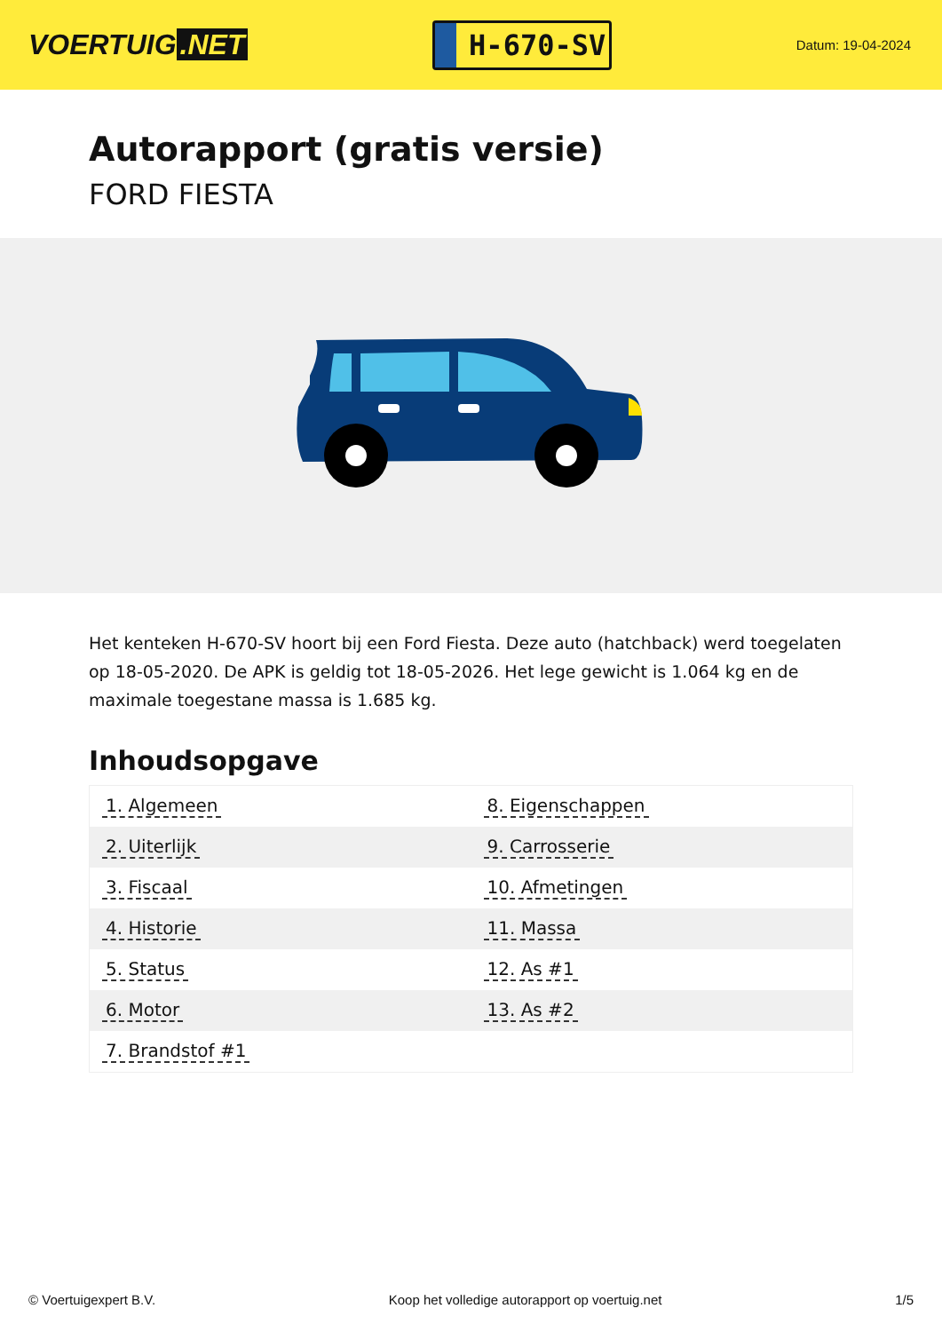VOERTUIG.NET
H-670-SV
Datum: 19-04-2024
Autorapport (gratis versie)
FORD FIESTA
Het kenteken H-670-SV hoort bij een Ford Fiesta. Deze auto (hatchback) werd toegelaten op 18-05-2020. De APK is geldig tot 18-05-2026. Het lege gewicht is 1.064 kg en de maximale toegestane massa is 1.685 kg.
Inhoudsopgave
| 1. Algemeen | 8. Eigenschappen |
| 2. Uiterlijk | 9. Carrosserie |
| 3. Fiscaal | 10. Afmetingen |
| 4. Historie | 11. Massa |
| 5. Status | 12. As #1 |
| 6. Motor | 13. As #2 |
| 7. Brandstof #1 | |
© Voertuigexpert B.V. Koop het volledige autorapport op voertuig.net 1/5